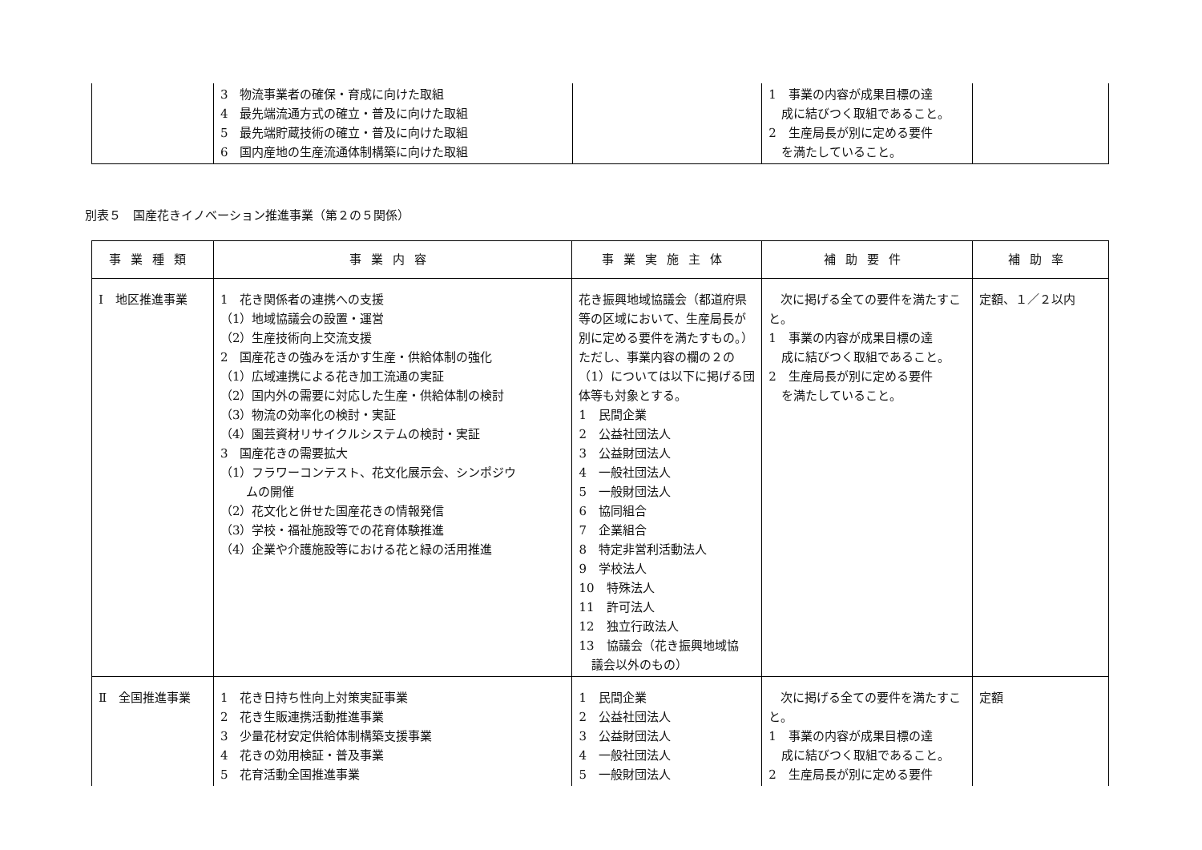| | 3 物流事業者の確保・育成に向けた取組 4 最先端流通方式の確立・普及に向けた取組 5 最先端貯蔵技術の確立・普及に向けた取組 6 国内産地の生産流通体制構築に向けた取組 | | 1 事業の内容が成果目標の達 成に結びつく取組であること。 2 生産局長が別に定める要件 を満たしていること。 | |
別表５　国産花きイノベーション推進事業（第２の５関係）
| 事業種類 | 事業内容 | 事業実施主体 | 補助要件 | 補助率 |
| --- | --- | --- | --- | --- |
| Ⅰ 地区推進事業 | 1 花き関係者の連携への支援 （1）地域協議会の設置・運営 （2）生産技術向上交流支援 2 国産花きの強みを活かす生産・供給体制の強化 （1）広域連携による花き加工流通の実証 （2）国内外の需要に対応した生産・供給体制の検討 （3）物流の効率化の検討・実証 （4）園芸資材リサイクルシステムの検討・実証 3 国産花きの需要拡大 （1）フラワーコンテスト、花文化展示会、シンポジウ ムの開催 （2）花文化と併せた国産花きの情報発信 （3）学校・福祉施設等での花育体験推進 （4）企業や介護施設等における花と緑の活用推進 | 花き振興地域協議会（都道府県等の区域において、生産局長が別に定める要件を満たすもの。）ただし、事業内容の欄の２の（1）については以下に掲げる団体等も対象とする。 1 民間企業 2 公益社団法人 3 公益財団法人 4 一般社団法人 5 一般財団法人 6 協同組合 7 企業組合 8 特定非営利活動法人 9 学校法人 10 特殊法人 11 許可法人 12 独立行政法人 13 協議会（花き振興地域協 議会以外のもの） | 次に掲げる全ての要件を満たすこと。 1 事業の内容が成果目標の達 成に結びつく取組であること。 2 生産局長が別に定める要件 を満たしていること。 | 定額、１／２以内 |
| Ⅱ 全国推進事業 | 1 花き日持ち性向上対策実証事業 2 花き生販連携活動推進事業 3 少量花材安定供給体制構築支援事業 4 花きの効用検証・普及事業 5 花育活動全国推進事業 | 1 民間企業 2 公益社団法人 3 公益財団法人 4 一般社団法人 5 一般財団法人 | 次に掲げる全ての要件を満たすこと。 1 事業の内容が成果目標の達 成に結びつく取組であること。 2 生産局長が別に定める要件 | 定額 |